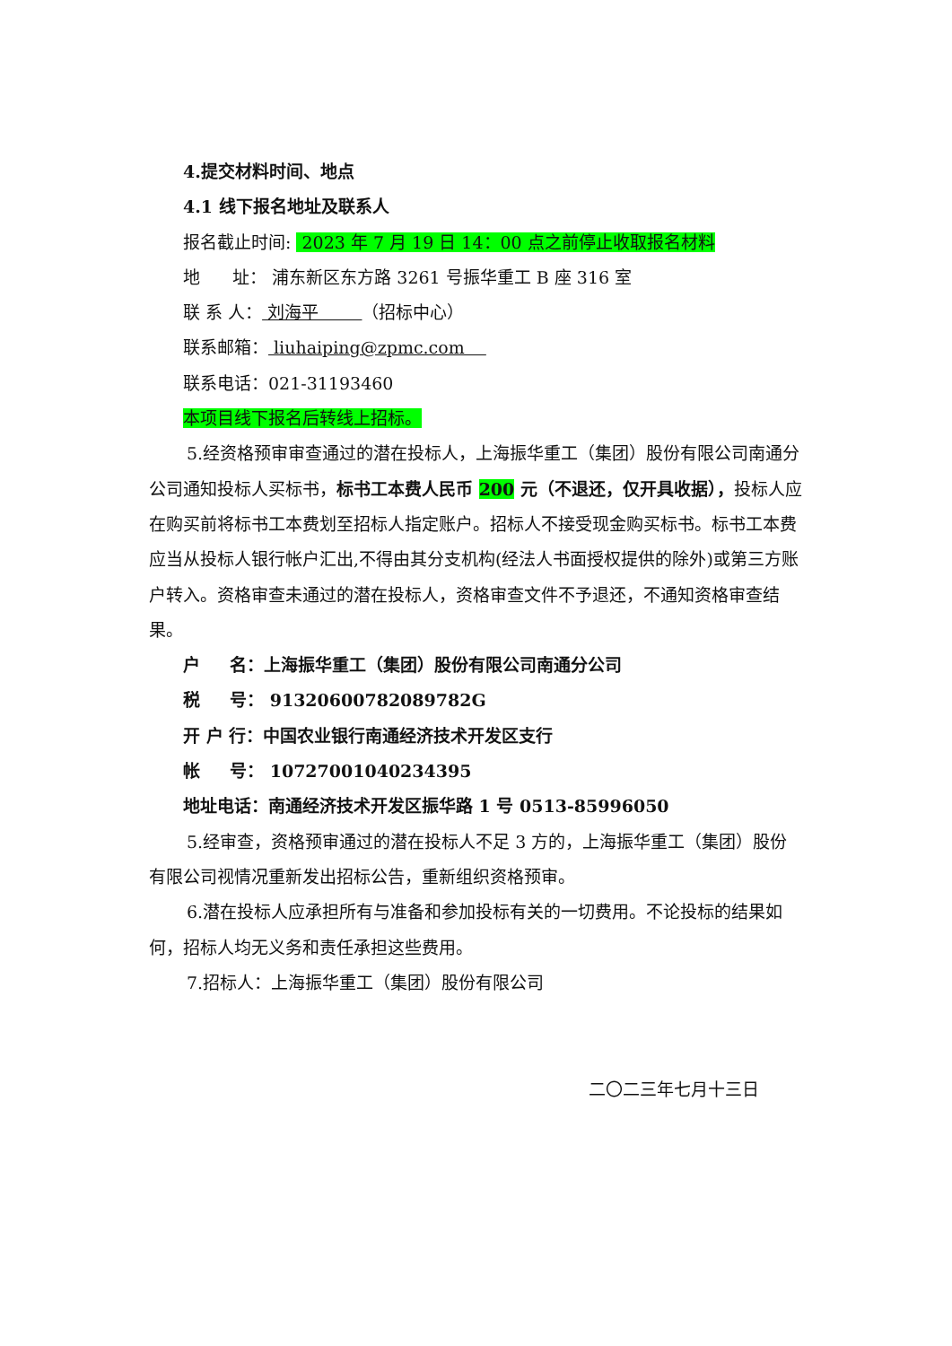4.提交材料时间、地点
4.1 线下报名地址及联系人
报名截止时间: 2023 年 7 月 19 日 14：00 点之前停止收取报名材料
地 址： 浦东新区东方路 3261 号振华重工 B 座 316 室
联 系 人： 刘海平 （招标中心）
联系邮箱： liuhaiping@zpmc.com
联系电话：021-31193460
本项目线下报名后转线上招标。
5.经资格预审审查通过的潜在投标人，上海振华重工（集团）股份有限公司南通分公司通知投标人买标书，标书工本费人民币 200 元（不退还，仅开具收据），投标人应在购买前将标书工本费划至招标人指定账户。招标人不接受现金购买标书。标书工本费应当从投标人银行帐户汇出,不得由其分支机构(经法人书面授权提供的除外)或第三方账户转入。资格审查未通过的潜在投标人，资格审查文件不予退还，不通知资格审查结果。
户 名：上海振华重工（集团）股份有限公司南通分公司
税 号： 91320600782089782G
开 户 行：中国农业银行南通经济技术开发区支行
帐 号： 10727001040234395
地址电话：南通经济技术开发区振华路 1 号 0513-85996050
5.经审查，资格预审通过的潜在投标人不足 3 方的，上海振华重工（集团）股份有限公司视情况重新发出招标公告，重新组织资格预审。
6.潜在投标人应承担所有与准备和参加投标有关的一切费用。不论投标的结果如何，招标人均无义务和责任承担这些费用。
7.招标人：上海振华重工（集团）股份有限公司
二〇二三年七月十三日